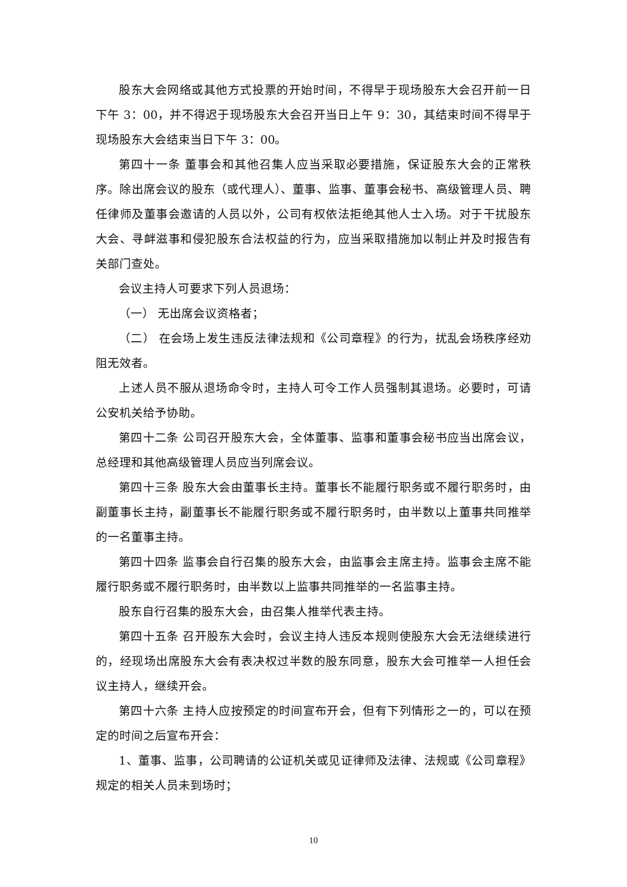股东大会网络或其他方式投票的开始时间，不得早于现场股东大会召开前一日下午 3：00，并不得迟于现场股东大会召开当日上午 9：30，其结束时间不得早于现场股东大会结束当日下午 3：00。
第四十一条 董事会和其他召集人应当采取必要措施，保证股东大会的正常秩序。除出席会议的股东（或代理人）、董事、监事、董事会秘书、高级管理人员、聘任律师及董事会邀请的人员以外，公司有权依法拒绝其他人士入场。对于干扰股东大会、寻衅滋事和侵犯股东合法权益的行为，应当采取措施加以制止并及时报告有关部门查处。
会议主持人可要求下列人员退场：
（一） 无出席会议资格者；
（二） 在会场上发生违反法律法规和《公司章程》的行为，扰乱会场秩序经劝阻无效者。
上述人员不服从退场命令时，主持人可令工作人员强制其退场。必要时，可请公安机关给予协助。
第四十二条 公司召开股东大会，全体董事、监事和董事会秘书应当出席会议，总经理和其他高级管理人员应当列席会议。
第四十三条 股东大会由董事长主持。董事长不能履行职务或不履行职务时，由副董事长主持，副董事长不能履行职务或不履行职务时，由半数以上董事共同推举的一名董事主持。
第四十四条 监事会自行召集的股东大会，由监事会主席主持。监事会主席不能履行职务或不履行职务时，由半数以上监事共同推举的一名监事主持。
股东自行召集的股东大会，由召集人推举代表主持。
第四十五条 召开股东大会时，会议主持人违反本规则使股东大会无法继续进行的，经现场出席股东大会有表决权过半数的股东同意，股东大会可推举一人担任会议主持人，继续开会。
第四十六条 主持人应按预定的时间宣布开会，但有下列情形之一的，可以在预定的时间之后宣布开会：
1、董事、监事，公司聘请的公证机关或见证律师及法律、法规或《公司章程》规定的相关人员未到场时；
10